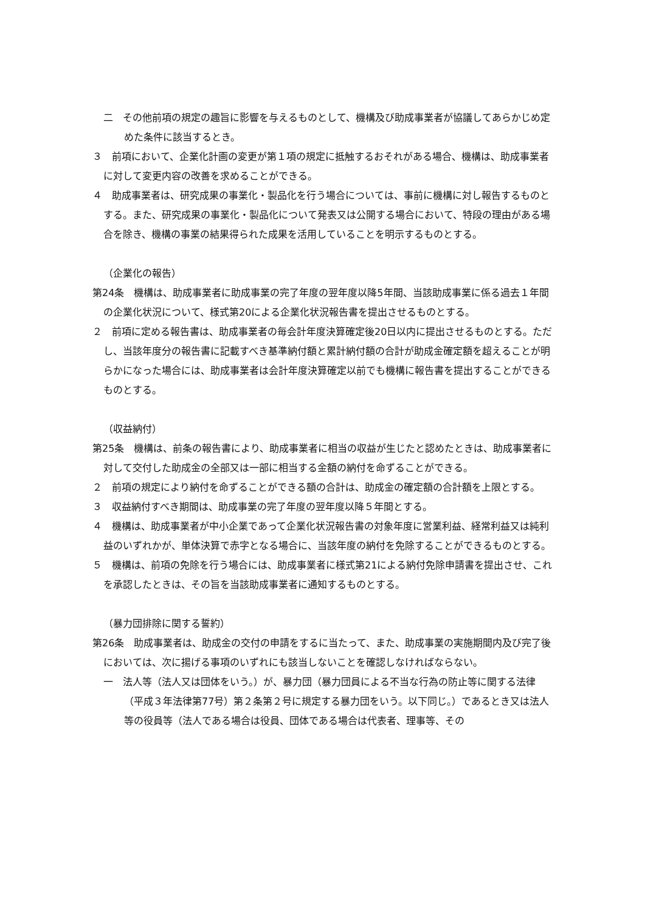二　その他前項の規定の趣旨に影響を与えるものとして、機構及び助成事業者が協議してあらかじめ定めた条件に該当するとき。
３　前項において、企業化計画の変更が第１項の規定に抵触するおそれがある場合、機構は、助成事業者に対して変更内容の改善を求めることができる。
４　助成事業者は、研究成果の事業化・製品化を行う場合については、事前に機構に対し報告するものとする。また、研究成果の事業化・製品化について発表又は公開する場合において、特段の理由がある場合を除き、機構の事業の結果得られた成果を活用していることを明示するものとする。
（企業化の報告）
第24条　機構は、助成事業者に助成事業の完了年度の翌年度以降5年間、当該助成事業に係る過去１年間の企業化状況について、様式第20による企業化状況報告書を提出させるものとする。
２　前項に定める報告書は、助成事業者の毎会計年度決算確定後20日以内に提出させるものとする。ただし、当該年度分の報告書に記載すべき基準納付額と累計納付額の合計が助成金確定額を超えることが明らかになった場合には、助成事業者は会計年度決算確定以前でも機構に報告書を提出することができるものとする。
（収益納付）
第25条　機構は、前条の報告書により、助成事業者に相当の収益が生じたと認めたときは、助成事業者に対して交付した助成金の全部又は一部に相当する金額の納付を命ずることができる。
２　前項の規定により納付を命ずることができる額の合計は、助成金の確定額の合計額を上限とする。
３　収益納付すべき期間は、助成事業の完了年度の翌年度以降５年間とする。
４　機構は、助成事業者が中小企業であって企業化状況報告書の対象年度に営業利益、経常利益又は純利益のいずれかが、単体決算で赤字となる場合に、当該年度の納付を免除することができるものとする。
５　機構は、前項の免除を行う場合には、助成事業者に様式第21による納付免除申請書を提出させ、これを承認したときは、その旨を当該助成事業者に通知するものとする。
（暴力団排除に関する誓約）
第26条　助成事業者は、助成金の交付の申請をするに当たって、また、助成事業の実施期間内及び完了後においては、次に揚げる事項のいずれにも該当しないことを確認しなければならない。
一　法人等（法人又は団体をいう。）が、暴力団（暴力団員による不当な行為の防止等に関する法律（平成３年法律第77号）第２条第２号に規定する暴力団をいう。以下同じ。）であるとき又は法人等の役員等（法人である場合は役員、団体である場合は代表者、理事等、その